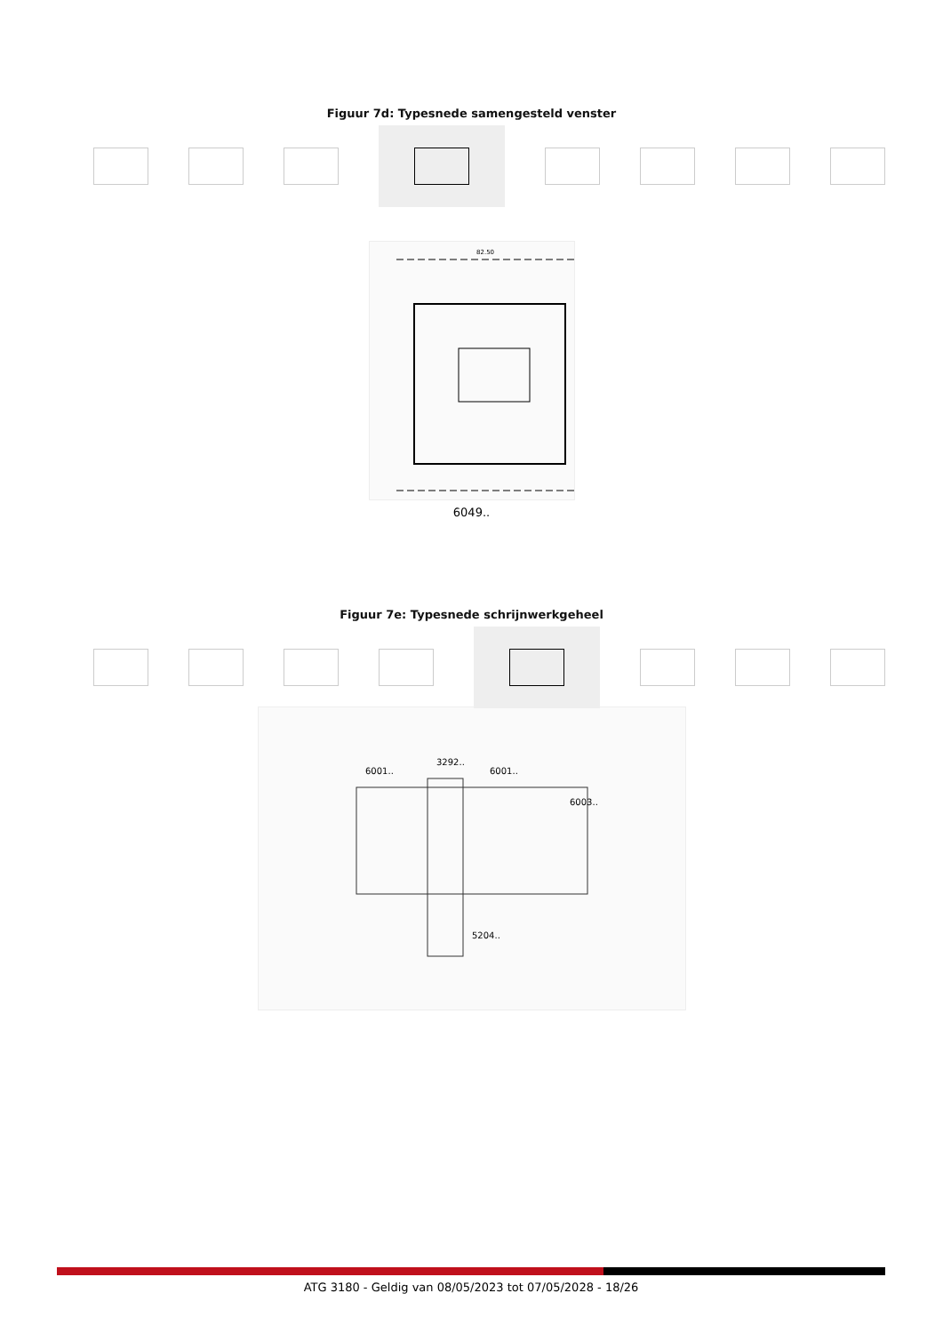Figuur 7d: Typesnede samengesteld venster
82.50
6049..
Figuur 7e: Typesnede schrijnwerkgeheel
6001..
3292..
6001..
6003..
5204..
ATG 3180 - Geldig van 08/05/2023 tot 07/05/2028 - 18/26